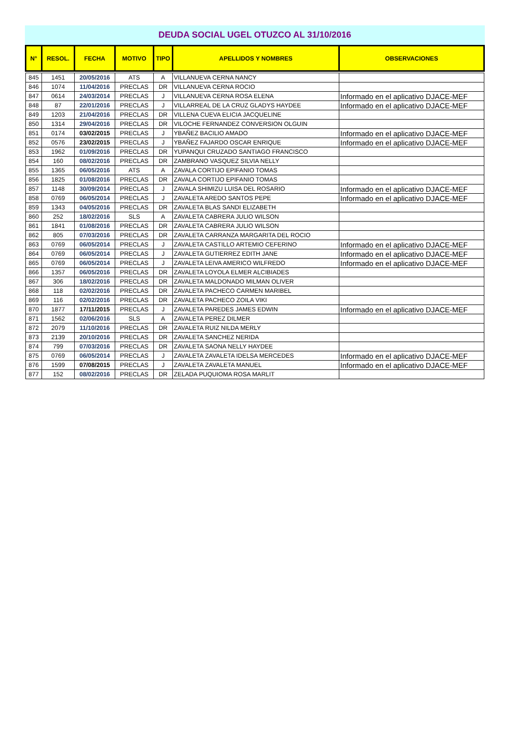DEUDA SOCIAL UGEL OTUZCO AL 31/10/2016
| N° | RESOL. | FECHA | MOTIVO | TIPO | APELLIDOS Y NOMBRES | OBSERVACIONES |
| --- | --- | --- | --- | --- | --- | --- |
| 845 | 1451 | 20/05/2016 | ATS | A | VILLANUEVA CERNA NANCY | |
| 846 | 1074 | 11/04/2016 | PRECLAS | DR | VILLANUEVA CERNA ROCIO | |
| 847 | 0614 | 24/03/2014 | PRECLAS | J | VILLANUEVA CERNA ROSA ELENA | Informado en el aplicativo DJACE-MEF |
| 848 | 87 | 22/01/2016 | PRECLAS | J | VILLARREAL DE LA CRUZ GLADYS HAYDEE | Informado en el aplicativo DJACE-MEF |
| 849 | 1203 | 21/04/2016 | PRECLAS | DR | VILLENA CUEVA ELICIA JACQUELINE | |
| 850 | 1314 | 29/04/2016 | PRECLAS | DR | VILOCHE FERNANDEZ CONVERSION OLGUIN | |
| 851 | 0174 | 03/02/2015 | PRECLAS | J | YBAÑEZ BACILIO AMADO | Informado en el aplicativo DJACE-MEF |
| 852 | 0576 | 23/02/2015 | PRECLAS | J | YBAÑEZ FAJARDO OSCAR ENRIQUE | Informado en el aplicativo DJACE-MEF |
| 853 | 1962 | 01/09/2016 | PRECLAS | DR | YUPANQUI CRUZADO SANTIAGO FRANCISCO | |
| 854 | 160 | 08/02/2016 | PRECLAS | DR | ZAMBRANO VASQUEZ SILVIA NELLY | |
| 855 | 1365 | 06/05/2016 | ATS | A | ZAVALA CORTIJO EPIFANIO TOMAS | |
| 856 | 1825 | 01/08/2016 | PRECLAS | DR | ZAVALA CORTIJO EPIFANIO TOMAS | |
| 857 | 1148 | 30/09/2014 | PRECLAS | J | ZAVALA SHIMIZU LUISA DEL ROSARIO | Informado en el aplicativo DJACE-MEF |
| 858 | 0769 | 06/05/2014 | PRECLAS | J | ZAVALETA AREDO SANTOS PEPE | Informado en el aplicativo DJACE-MEF |
| 859 | 1343 | 04/05/2016 | PRECLAS | DR | ZAVALETA BLAS SANDI ELIZABETH | |
| 860 | 252 | 18/02/2016 | SLS | A | ZAVALETA CABRERA JULIO WILSON | |
| 861 | 1841 | 01/08/2016 | PRECLAS | DR | ZAVALETA CABRERA JULIO WILSON | |
| 862 | 805 | 07/03/2016 | PRECLAS | DR | ZAVALETA CARRANZA MARGARITA DEL ROCIO | |
| 863 | 0769 | 06/05/2014 | PRECLAS | J | ZAVALETA CASTILLO ARTEMIO CEFERINO | Informado en el aplicativo DJACE-MEF |
| 864 | 0769 | 06/05/2014 | PRECLAS | J | ZAVALETA GUTIERREZ EDITH JANE | Informado en el aplicativo DJACE-MEF |
| 865 | 0769 | 06/05/2014 | PRECLAS | J | ZAVALETA LEIVA AMERICO WILFREDO | Informado en el aplicativo DJACE-MEF |
| 866 | 1357 | 06/05/2016 | PRECLAS | DR | ZAVALETA LOYOLA ELMER ALCIBIADES | |
| 867 | 306 | 18/02/2016 | PRECLAS | DR | ZAVALETA MALDONADO MILMAN OLIVER | |
| 868 | 118 | 02/02/2016 | PRECLAS | DR | ZAVALETA PACHECO CARMEN MARIBEL | |
| 869 | 116 | 02/02/2016 | PRECLAS | DR | ZAVALETA PACHECO ZOILA VIKI | |
| 870 | 1877 | 17/11/2015 | PRECLAS | J | ZAVALETA PAREDES JAMES EDWIN | Informado en el aplicativo DJACE-MEF |
| 871 | 1562 | 02/06/2016 | SLS | A | ZAVALETA PEREZ DILMER | |
| 872 | 2079 | 11/10/2016 | PRECLAS | DR | ZAVALETA RUIZ NILDA MERLY | |
| 873 | 2139 | 20/10/2016 | PRECLAS | DR | ZAVALETA SANCHEZ NERIDA | |
| 874 | 799 | 07/03/2016 | PRECLAS | DR | ZAVALETA SAONA NELLY HAYDEE | |
| 875 | 0769 | 06/05/2014 | PRECLAS | J | ZAVALETA ZAVALETA IDELSA MERCEDES | Informado en el aplicativo DJACE-MEF |
| 876 | 1599 | 07/08/2015 | PRECLAS | J | ZAVALETA ZAVALETA MANUEL | Informado en el aplicativo DJACE-MEF |
| 877 | 152 | 08/02/2016 | PRECLAS | DR | ZELADA PUQUIOMA ROSA MARLIT | |